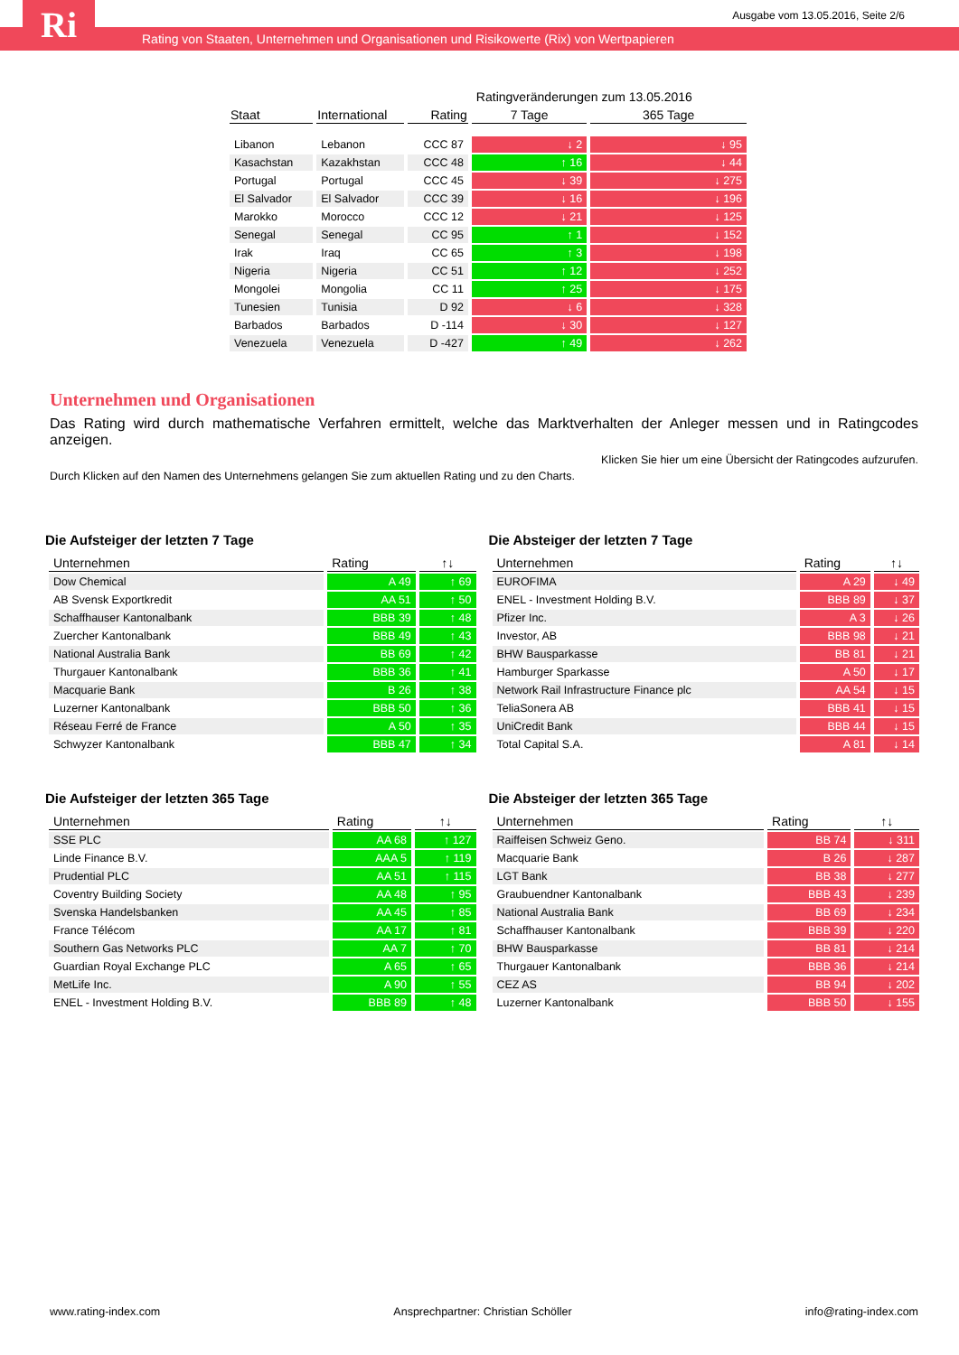Ri
Ausgabe vom 13.05.2016, Seite 2/6
Rating von Staaten, Unternehmen und Organisationen und Risikowerte (Rix) von Wertpapieren
| | | | Ratingveränderungen zum 13.05.2016 | |
| Staat | International | Rating | 7 Tage | 365 Tage |
| Libanon | Lebanon | CCC 87 | ↓ 2 | ↓ 95 |
| Kasachstan | Kazakhstan | CCC 48 | ↑ 16 | ↓ 44 |
| Portugal | Portugal | CCC 45 | ↓ 39 | ↓ 275 |
| El Salvador | El Salvador | CCC 39 | ↓ 16 | ↓ 196 |
| Marokko | Morocco | CCC 12 | ↓ 21 | ↓ 125 |
| Senegal | Senegal | CC 95 | ↑ 1 | ↓ 152 |
| Irak | Iraq | CC 65 | ↑ 3 | ↓ 198 |
| Nigeria | Nigeria | CC 51 | ↑ 12 | ↓ 252 |
| Mongolei | Mongolia | CC 11 | ↑ 25 | ↓ 175 |
| Tunesien | Tunisia | D 92 | ↓ 6 | ↓ 328 |
| Barbados | Barbados | D -114 | ↓ 30 | ↓ 127 |
| Venezuela | Venezuela | D -427 | ↑ 49 | ↓ 262 |
Unternehmen und Organisationen
Das Rating wird durch mathematische Verfahren ermittelt, welche das Marktverhalten der Anleger messen und in Ratingcodes anzeigen.
Klicken Sie hier um eine Übersicht der Ratingcodes aufzurufen.
Durch Klicken auf den Namen des Unternehmens gelangen Sie zum aktuellen Rating und zu den Charts.
Die Aufsteiger der letzten 7 Tage
| Unternehmen | Rating | ↑↓ |
| Dow Chemical | A 49 | ↑ 69 |
| AB Svensk Exportkredit | AA 51 | ↑ 50 |
| Schaffhauser Kantonalbank | BBB 39 | ↑ 48 |
| Zuercher Kantonalbank | BBB 49 | ↑ 43 |
| National Australia Bank | BB 69 | ↑ 42 |
| Thurgauer Kantonalbank | BBB 36 | ↑ 41 |
| Macquarie Bank | B 26 | ↑ 38 |
| Luzerner Kantonalbank | BBB 50 | ↑ 36 |
| Réseau Ferré de France | A 50 | ↑ 35 |
| Schwyzer Kantonalbank | BBB 47 | ↑ 34 |
Die Absteiger der letzten 7 Tage
| Unternehmen | Rating | ↑↓ |
| EUROFIMA | A 29 | ↓ 49 |
| ENEL - Investment Holding B.V. | BBB 89 | ↓ 37 |
| Pfizer Inc. | A 3 | ↓ 26 |
| Investor, AB | BBB 98 | ↓ 21 |
| BHW Bausparkasse | BB 81 | ↓ 21 |
| Hamburger Sparkasse | A 50 | ↓ 17 |
| Network Rail Infrastructure Finance plc | AA 54 | ↓ 15 |
| TeliaSonera AB | BBB 41 | ↓ 15 |
| UniCredit Bank | BBB 44 | ↓ 15 |
| Total Capital S.A. | A 81 | ↓ 14 |
Die Aufsteiger der letzten 365 Tage
| Unternehmen | Rating | ↑↓ |
| SSE PLC | AA 68 | ↑ 127 |
| Linde Finance B.V. | AAA 5 | ↑ 119 |
| Prudential PLC | AA 51 | ↑ 115 |
| Coventry Building Society | AA 48 | ↑ 95 |
| Svenska Handelsbanken | AA 45 | ↑ 85 |
| France Télécom | AA 17 | ↑ 81 |
| Southern Gas Networks PLC | AA 7 | ↑ 70 |
| Guardian Royal Exchange PLC | A 65 | ↑ 65 |
| MetLife Inc. | A 90 | ↑ 55 |
| ENEL - Investment Holding B.V. | BBB 89 | ↑ 48 |
Die Absteiger der letzten 365 Tage
| Unternehmen | Rating | ↑↓ |
| Raiffeisen Schweiz Geno. | BB 74 | ↓ 311 |
| Macquarie Bank | B 26 | ↓ 287 |
| LGT Bank | BB 38 | ↓ 277 |
| Graubuendner Kantonalbank | BBB 43 | ↓ 239 |
| National Australia Bank | BB 69 | ↓ 234 |
| Schaffhauser Kantonalbank | BBB 39 | ↓ 220 |
| BHW Bausparkasse | BB 81 | ↓ 214 |
| Thurgauer Kantonalbank | BBB 36 | ↓ 214 |
| CEZ AS | BB 94 | ↓ 202 |
| Luzerner Kantonalbank | BBB 50 | ↓ 155 |
www.rating-index.com Ansprechpartner: Christian Schöller info@rating-index.com